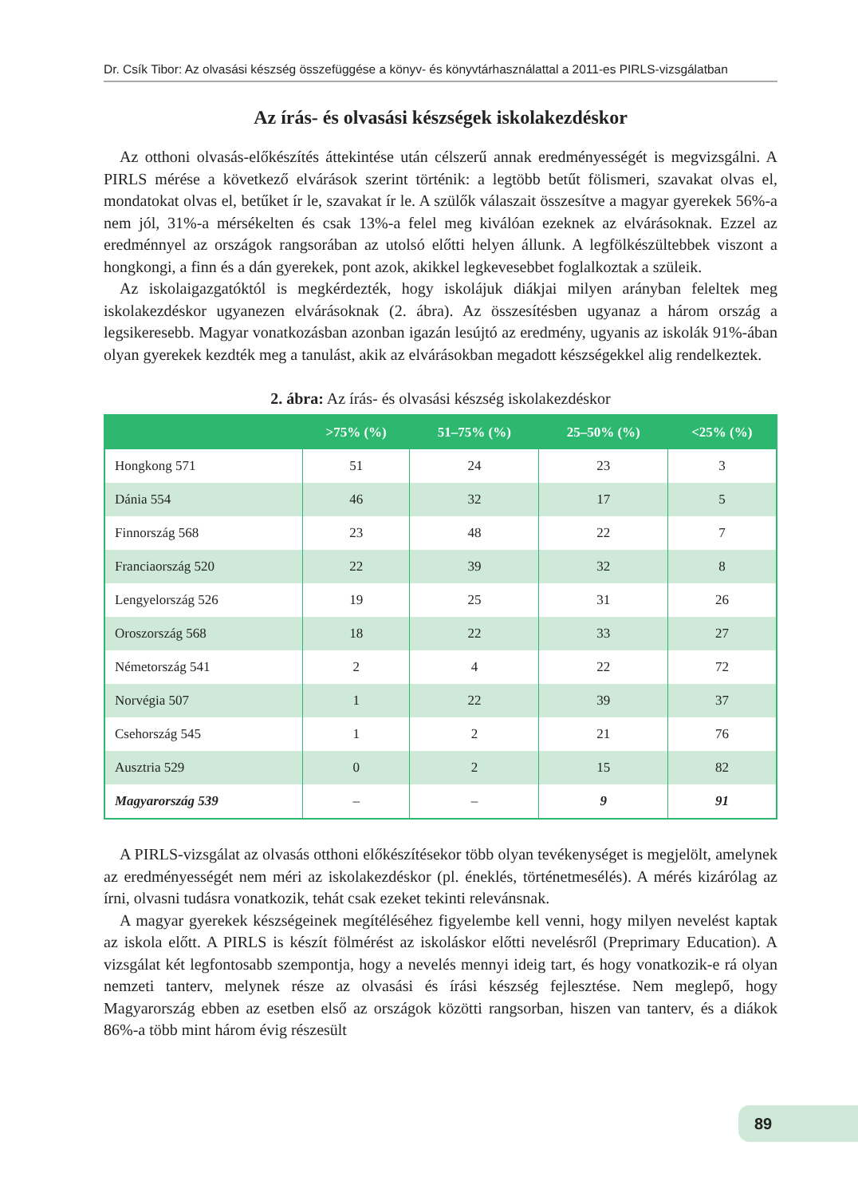Dr. Csík Tibor: Az olvasási készség összefüggése a könyv- és könyvtárhasználattal a 2011-es PIRLS-vizsgálatban
Az írás- és olvasási készségek iskolakezdéskor
Az otthoni olvasás-előkészítés áttekintése után célszerű annak eredményességét is megvizsgálni. A PIRLS mérése a következő elvárások szerint történik: a legtöbb betűt fölismeri, szavakat olvas el, mondatokat olvas el, betűket ír le, szavakat ír le. A szülők válaszait összesítve a magyar gyerekek 56%-a nem jól, 31%-a mérsékelten és csak 13%-a felel meg kiválóan ezeknek az elvárásoknak. Ezzel az eredménnyel az országok rangsorában az utolsó előtti helyen állunk. A legfölkészültebbek viszont a hongkongi, a finn és a dán gyerekek, pont azok, akikkel legkevesebbet foglalkoztak a szüleik.
Az iskolaigazgatóktól is megkérdezték, hogy iskolájuk diákjai milyen arányban feleltek meg iskolakezdéskor ugyanezen elvárásoknak (2. ábra). Az összesítésben ugyanaz a három ország a legsikeresebb. Magyar vonatkozásban azonban igazán lesújtó az eredmény, ugyanis az iskolák 91%-ában olyan gyerekek kezdték meg a tanulást, akik az elvárásokban megadott készségekkel alig rendelkeztek.
2. ábra: Az írás- és olvasási készség iskolakezdéskor
| | >75% (%) | 51–75% (%) | 25–50% (%) | <25% (%) |
| --- | --- | --- | --- | --- |
| Hongkong 571 | 51 | 24 | 23 | 3 |
| Dánia 554 | 46 | 32 | 17 | 5 |
| Finnország 568 | 23 | 48 | 22 | 7 |
| Franciaország 520 | 22 | 39 | 32 | 8 |
| Lengyelország 526 | 19 | 25 | 31 | 26 |
| Oroszország 568 | 18 | 22 | 33 | 27 |
| Németország 541 | 2 | 4 | 22 | 72 |
| Norvégia 507 | 1 | 22 | 39 | 37 |
| Csehország 545 | 1 | 2 | 21 | 76 |
| Ausztria 529 | 0 | 2 | 15 | 82 |
| Magyarország 539 | – | – | 9 | 91 |
A PIRLS-vizsgálat az olvasás otthoni előkészítésekor több olyan tevékenységet is megjelölt, amelynek az eredményességét nem méri az iskolakezdéskor (pl. éneklés, történetmesélés). A mérés kizárólag az írni, olvasni tudásra vonatkozik, tehát csak ezeket tekinti relevánsnak.
A magyar gyerekek készségeinek megítéléséhez figyelembe kell venni, hogy milyen nevelést kaptak az iskola előtt. A PIRLS is készít fölmérést az iskoláskor előtti nevelésről (Preprimary Education). A vizsgálat két legfontosabb szempontja, hogy a nevelés mennyi ideig tart, és hogy vonatkozik-e rá olyan nemzeti tanterv, melynek része az olvasási és írási készség fejlesztése. Nem meglepő, hogy Magyarország ebben az esetben első az országok közötti rangsorban, hiszen van tanterv, és a diákok 86%-a több mint három évig részesült
89